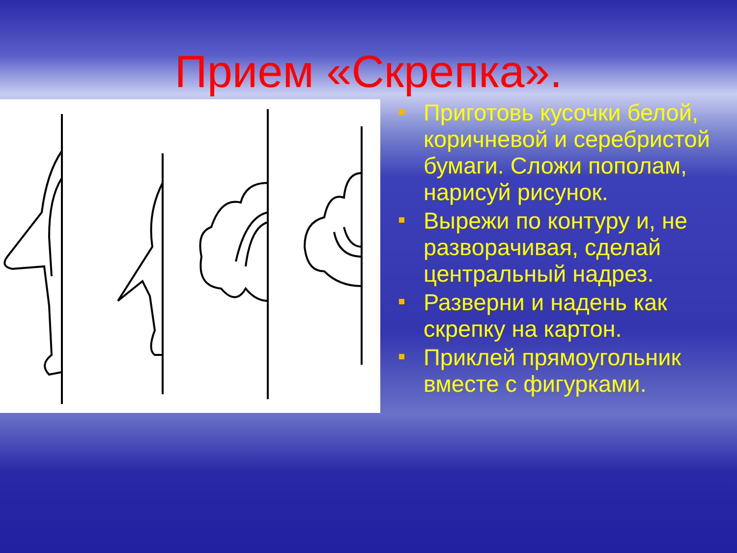Прием «Скрепка».
Приготовь кусочки белой, коричневой и серебристой бумаги. Сложи пополам, нарисуй рисунок.
Вырежи по контуру и, не разворачивая, сделай центральный надрез.
Разверни и надень как скрепку на картон.
Приклей прямоугольник вместе с фигурками.